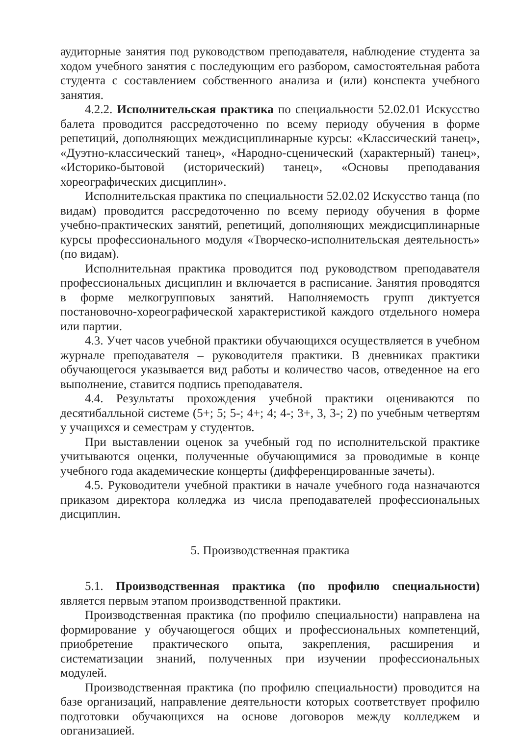аудиторные занятия под руководством преподавателя, наблюдение студента за ходом учебного занятия с последующим его разбором, самостоятельная работа студента с составлением собственного анализа и (или) конспекта учебного занятия.
4.2.2. Исполнительская практика по специальности 52.02.01 Искусство балета проводится рассредоточенно по всему периоду обучения в форме репетиций, дополняющих междисциплинарные курсы: «Классический танец», «Дуэтно-классический танец», «Народно-сценический (характерный) танец», «Историко-бытовой (исторический) танец», «Основы преподавания хореографических дисциплин».
Исполнительская практика по специальности 52.02.02 Искусство танца (по видам) проводится рассредоточенно по всему периоду обучения в форме учебно-практических занятий, репетиций, дополняющих междисциплинарные курсы профессионального модуля «Творческо-исполнительская деятельность» (по видам).
Исполнительная практика проводится под руководством преподавателя профессиональных дисциплин и включается в расписание. Занятия проводятся в форме мелкогрупповых занятий. Наполняемость групп диктуется постановочно-хореографической характеристикой каждого отдельного номера или партии.
4.3. Учет часов учебной практики обучающихся осуществляется в учебном журнале преподавателя – руководителя практики. В дневниках практики обучающегося указывается вид работы и количество часов, отведенное на его выполнение, ставится подпись преподавателя.
4.4. Результаты прохождения учебной практики оцениваются по десятибалльной системе (5+; 5; 5-; 4+; 4; 4-; 3+, 3, 3-; 2) по учебным четвертям у учащихся и семестрам у студентов.
При выставлении оценок за учебный год по исполнительской практике учитываются оценки, полученные обучающимися за проводимые в конце учебного года академические концерты (дифференцированные зачеты).
4.5. Руководители учебной практики в начале учебного года назначаются приказом директора колледжа из числа преподавателей профессиональных дисциплин.
5. Производственная практика
5.1. Производственная практика (по профилю специальности) является первым этапом производственной практики.
Производственная практика (по профилю специальности) направлена на формирование у обучающегося общих и профессиональных компетенций, приобретение практического опыта, закрепления, расширения и систематизации знаний, полученных при изучении профессиональных модулей.
Производственная практика (по профилю специальности) проводится на базе организаций, направление деятельности которых соответствует профилю подготовки обучающихся на основе договоров между колледжем и организацией.